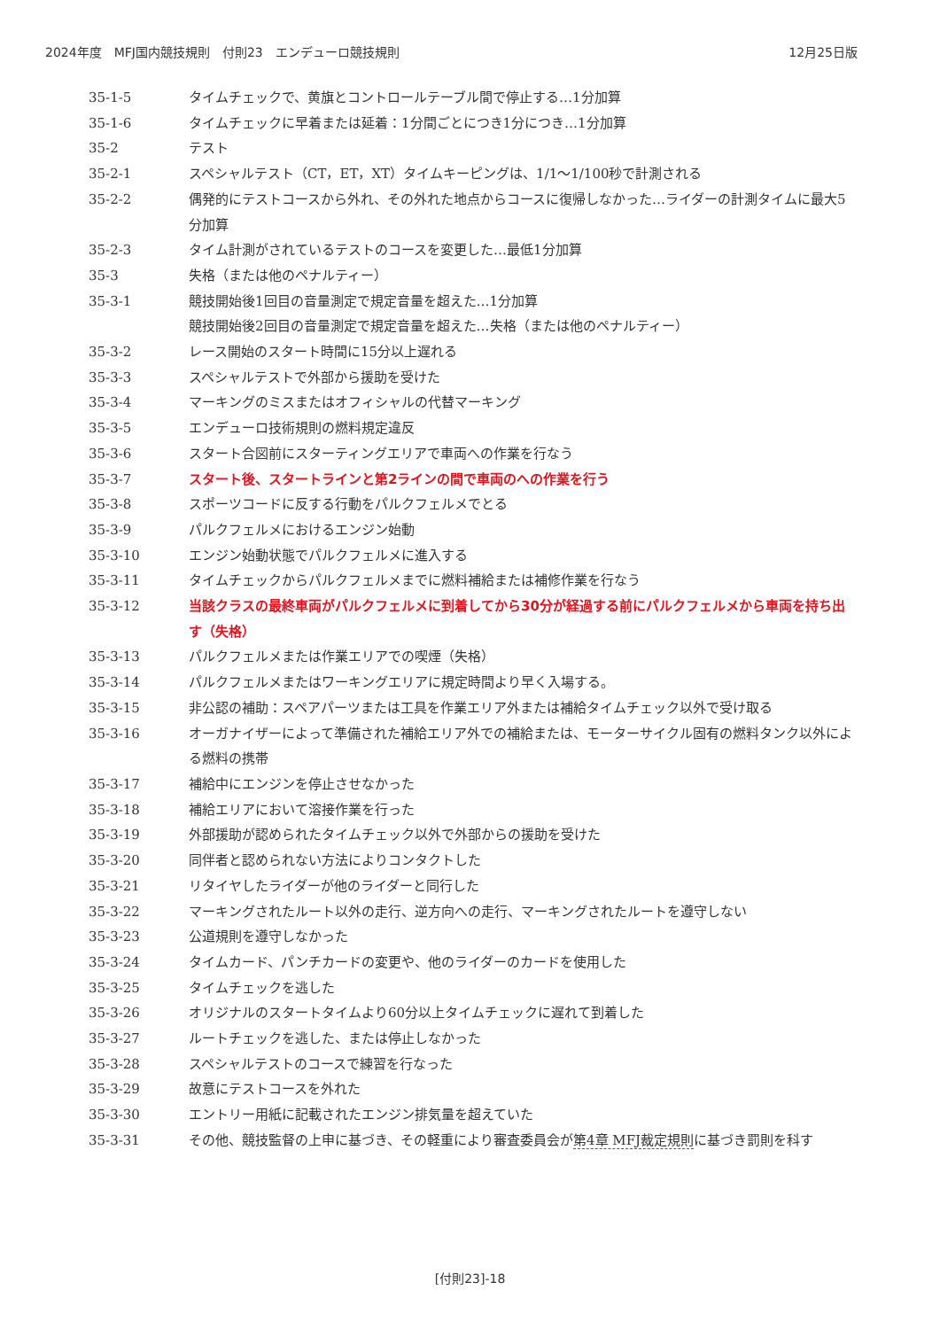2024年度　MFJ国内競技規則　付則23　エンデューロ競技規則 12月25日版
35-1-5 タイムチェックで、黄旗とコントロールテーブル間で停止する…1分加算
35-1-6 タイムチェックに早着または延着：1分間ごとにつき1分につき…1分加算
35-2 テスト
35-2-1 スペシャルテスト（CT，ET，XT）タイムキーピングは、1/1～1/100秒で計測される
35-2-2 偶発的にテストコースから外れ、その外れた地点からコースに復帰しなかった…ライダーの計測タイムに最大5分加算
35-2-3 タイム計測がされているテストのコースを変更した…最低1分加算
35-3 失格（または他のペナルティー）
35-3-1 競技開始後1回目の音量測定で規定音量を超えた…1分加算
競技開始後2回目の音量測定で規定音量を超えた…失格（または他のペナルティー）
35-3-2 レース開始のスタート時間に15分以上遅れる
35-3-3 スペシャルテストで外部から援助を受けた
35-3-4 マーキングのミスまたはオフィシャルの代替マーキング
35-3-5 エンデューロ技術規則の燃料規定違反
35-3-6 スタート合図前にスターティングエリアで車両への作業を行なう
35-3-7 スタート後、スタートラインと第2ラインの間で車両のへの作業を行う
35-3-8 スポーツコードに反する行動をパルクフェルメでとる
35-3-9 パルクフェルメにおけるエンジン始動
35-3-10 エンジン始動状態でパルクフェルメに進入する
35-3-11 タイムチェックからパルクフェルメまでに燃料補給または補修作業を行なう
35-3-12 当該クラスの最終車両がパルクフェルメに到着してから30分が経過する前にパルクフェルメから車両を持ち出す（失格）
35-3-13 パルクフェルメまたは作業エリアでの喫煙（失格）
35-3-14 パルクフェルメまたはワーキングエリアに規定時間より早く入場する。
35-3-15 非公認の補助：スペアパーツまたは工具を作業エリア外または補給タイムチェック以外で受け取る
35-3-16 オーガナイザーによって準備された補給エリア外での補給または、モーターサイクル固有の燃料タンク以外による燃料の携帯
35-3-17 補給中にエンジンを停止させなかった
35-3-18 補給エリアにおいて溶接作業を行った
35-3-19 外部援助が認められたタイムチェック以外で外部からの援助を受けた
35-3-20 同伴者と認められない方法によりコンタクトした
35-3-21 リタイヤしたライダーが他のライダーと同行した
35-3-22 マーキングされたルート以外の走行、逆方向への走行、マーキングされたルートを遵守しない
35-3-23 公道規則を遵守しなかった
35-3-24 タイムカード、パンチカードの変更や、他のライダーのカードを使用した
35-3-25 タイムチェックを逃した
35-3-26 オリジナルのスタートタイムより60分以上タイムチェックに遅れて到着した
35-3-27 ルートチェックを逃した、または停止しなかった
35-3-28 スペシャルテストのコースで練習を行なった
35-3-29 故意にテストコースを外れた
35-3-30 エントリー用紙に記載されたエンジン排気量を超えていた
35-3-31 その他、競技監督の上申に基づき、その軽重により審査委員会が第4章 MFJ裁定規則に基づき罰則を科す
[付則23]-18